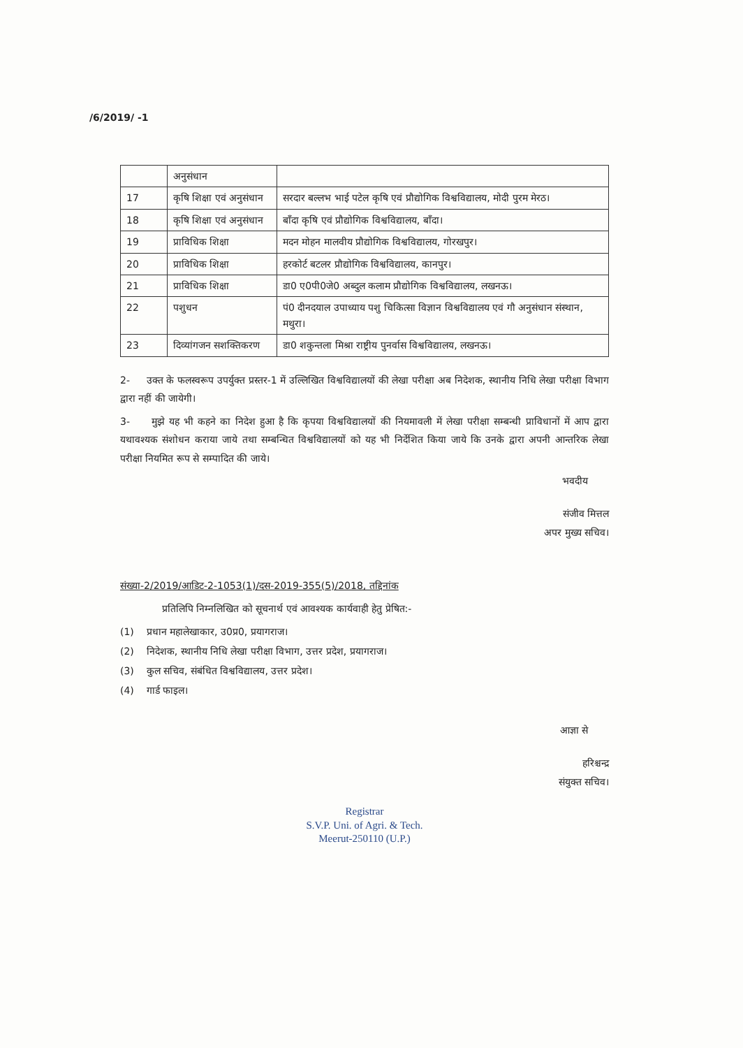/6/2019/ -1
| | अनुसंधान | |
| 17 | कृषि शिक्षा एवं अनुसंधान | सरदार बल्लभ भाई पटेल कृषि एवं प्रौद्योगिक विश्वविद्यालय, मोदी पुरम मेरठ। |
| 18 | कृषि शिक्षा एवं अनुसंधान | बाँदा कृषि एवं प्रौद्योगिक विश्वविद्यालय, बाँदा। |
| 19 | प्राविधिक शिक्षा | मदन मोहन मालवीय प्रौद्योगिक विश्वविद्यालय, गोरखपुर। |
| 20 | प्राविधिक शिक्षा | हरकोर्ट बटलर प्रौद्योगिक विश्वविद्यालय, कानपुर। |
| 21 | प्राविधिक शिक्षा | डा0 ए0पी0जे0 अब्दुल कलाम प्रौद्योगिक विश्वविद्यालय, लखनऊ। |
| 22 | पशुधन | पं0 दीनदयाल उपाध्याय पशु चिकित्सा विज्ञान विश्वविद्यालय एवं गौ अनुसंधान संस्थान, मथुरा। |
| 23 | दिव्यांगजन सशक्तिकरण | डा0 शकुन्तला मिश्रा राष्ट्रीय पुनर्वास विश्वविद्यालय, लखनऊ। |
2- उक्त के फलस्वरूप उपर्युक्त प्रस्तर-1 में उल्लिखित विश्वविद्यालयों की लेखा परीक्षा अब निदेशक, स्थानीय निधि लेखा परीक्षा विभाग द्वारा नहीं की जायेगी।
3- मुझे यह भी कहने का निदेश हुआ है कि कृपया विश्वविद्यालयों की नियमावली में लेखा परीक्षा सम्बन्धी प्राविधानों में आप द्वारा यथावश्यक संशोधन कराया जाये तथा सम्बन्धित विश्वविद्यालयों को यह भी निर्देशित किया जाये कि उनके द्वारा अपनी आन्तरिक लेखा परीक्षा नियमित रूप से सम्पादित की जाये।
भवदीय
संजीव मित्तल
अपर मुख्य सचिव।
संख्या-2/2019/आडिट-2-1053(1)/दस-2019-355(5)/2018, तद्दिनांक
प्रतिलिपि निम्नलिखित को सूचनार्थ एवं आवश्यक कार्यवाही हेतु प्रेषित:-
(1) प्रधान महालेखाकार, उ0प्र0, प्रयागराज।
(2) निदेशक, स्थानीय निधि लेखा परीक्षा विभाग, उत्तर प्रदेश, प्रयागराज।
(3) कुल सचिव, संबंधित विश्वविद्यालय, उत्तर प्रदेश।
(4) गार्ड फाइल।
आज्ञा से
हरिश्चन्द्र
संयुक्त सचिव।
Registrar
S.V.P. Uni. of Agri. & Tech.
Meerut-250110 (U.P.)